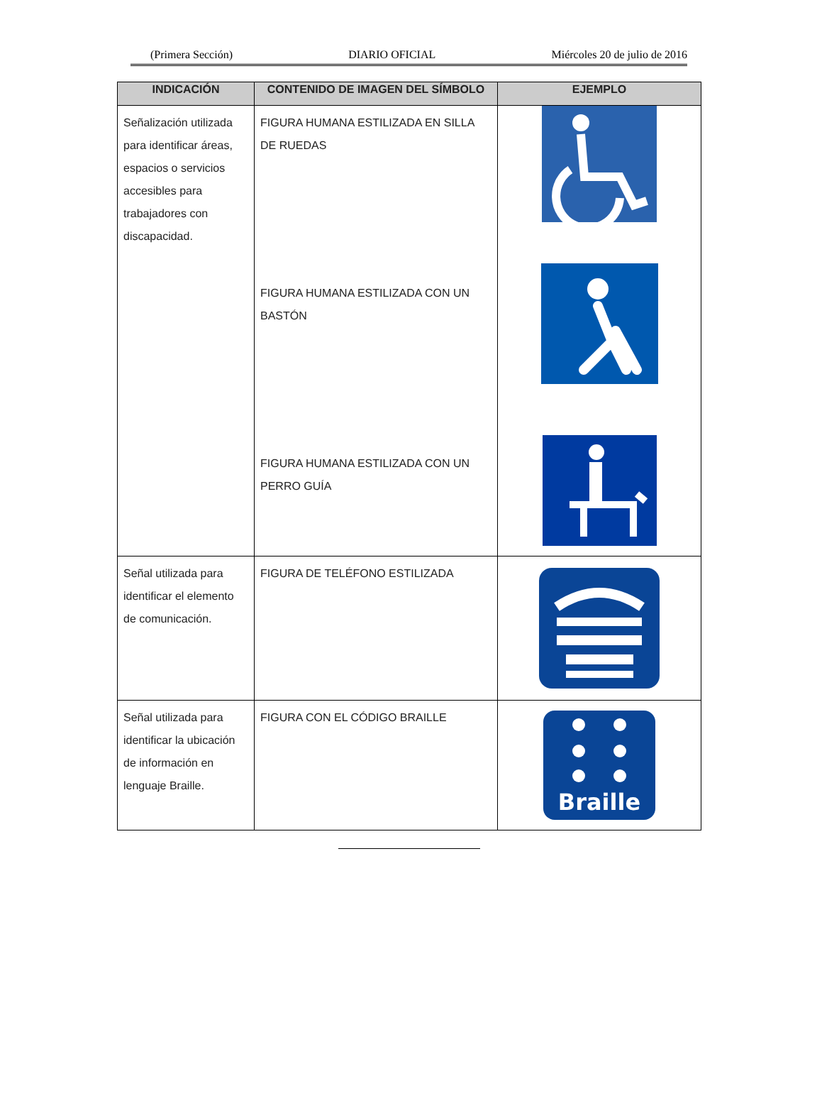(Primera Sección) DIARIO OFICIAL Miércoles 20 de julio de 2016
| INDICACIÓN | CONTENIDO DE IMAGEN DEL SÍMBOLO | EJEMPLO |
| --- | --- | --- |
| Señalización utilizada para identificar áreas, espacios o servicios accesibles para trabajadores con discapacidad. | FIGURA HUMANA ESTILIZADA EN SILLA DE RUEDAS FIGURA HUMANA ESTILIZADA CON UN BASTÓN FIGURA HUMANA ESTILIZADA CON UN PERRO GUÍA | |
| Señal utilizada para identificar el elemento de comunicación. | FIGURA DE TELÉFONO ESTILIZADA | |
| Señal utilizada para identificar la ubicación de información en lenguaje Braille. | FIGURA CON EL CÓDIGO BRAILLE | Braille |